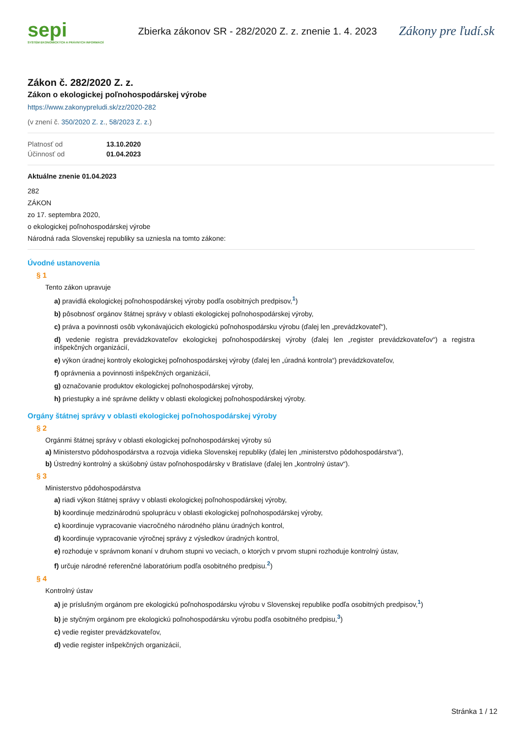sepi
SYSTÉM EKONOMICKÝCH A PRÁVNYCH INFORMÁCIÍ
Zbierka zákonov SR - 282/2020 Z. z. znenie 1. 4. 2023
Zákony pre ľudí.sk
Zákon č. 282/2020 Z. z.
Zákon o ekologickej poľnohospodárskej výrobe
https://www.zakonypreludi.sk/zz/2020-282
(v znení č. 350/2020 Z. z., 58/2023 Z. z.)
Platnosť od 13.10.2020
Účinnosť od 01.04.2023
Aktuálne znenie 01.04.2023
282
ZÁKON
zo 17. septembra 2020,
o ekologickej poľnohospodárskej výrobe
Národná rada Slovenskej republiky sa uzniesla na tomto zákone:
Úvodné ustanovenia
§ 1
Tento zákon upravuje
a) pravidlá ekologickej poľnohospodárskej výroby podľa osobitných predpisov,<sup>1</sup>)
b) pôsobnosť orgánov štátnej správy v oblasti ekologickej poľnohospodárskej výroby,
c) práva a povinnosti osôb vykonávajúcich ekologickú poľnohospodársku výrobu (ďalej len „prevádzkovateľ“),
d) vedenie registra prevádzkovateľov ekologickej poľnohospodárskej výroby (ďalej len „register prevádzkovateľov“) a registra inšpekčných organizácií,
e) výkon úradnej kontroly ekologickej poľnohospodárskej výroby (ďalej len „úradná kontrola“) prevádzkovateľov,
f) oprávnenia a povinnosti inšpekčných organizácií,
g) označovanie produktov ekologickej poľnohospodárskej výroby,
h) priestupky a iné správne delikty v oblasti ekologickej poľnohospodárskej výroby.
Orgány štátnej správy v oblasti ekologickej poľnohospodárskej výroby
§ 2
Orgánmi štátnej správy v oblasti ekologickej poľnohospodárskej výroby sú
a) Ministerstvo pôdohospodárstva a rozvoja vidieka Slovenskej republiky (ďalej len „ministerstvo pôdohospodárstva“),
b) Ústredný kontrolný a skúšobný ústav poľnohospodársky v Bratislave (ďalej len „kontrolný ústav“).
§ 3
Ministerstvo pôdohospodárstva
a) riadi výkon štátnej správy v oblasti ekologickej poľnohospodárskej výroby,
b) koordinuje medzinárodnú spoluprácu v oblasti ekologickej poľnohospodárskej výroby,
c) koordinuje vypracovanie viacročného národného plánu úradných kontrol,
d) koordinuje vypracovanie výročnej správy z výsledkov úradných kontrol,
e) rozhoduje v správnom konaní v druhom stupni vo veciach, o ktorých v prvom stupni rozhoduje kontrolný ústav,
f) určuje národné referenčné laboratórium podľa osobitného predpisu.<sup>2</sup>)
§ 4
Kontrolný ústav
a) je príslušným orgánom pre ekologickú poľnohospodársku výrobu v Slovenskej republike podľa osobitných predpisov,<sup>1</sup>)
b) je styčným orgánom pre ekologickú poľnohospodársku výrobu podľa osobitného predpisu,<sup>3</sup>)
c) vedie register prevádzkovateľov,
d) vedie register inšpekčných organizácií,
Stránka 1 / 12